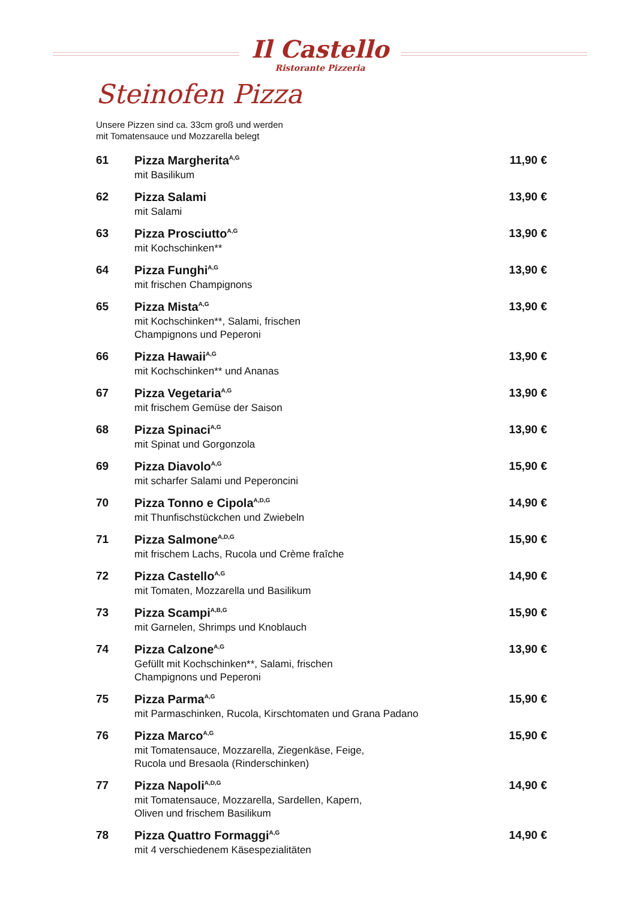Il Castello
Ristorante Pizzeria
Steinofen Pizza
Unsere Pizzen sind ca. 33cm groß und werden
mit Tomatensauce und Mozzarella belegt
61 Pizza Margherita<sup>A,G</sup>
mit Basilikum
11,90 €
62 Pizza Salami
mit Salami
13,90 €
63 Pizza Prosciutto<sup>A,G</sup>
mit Kochschinken**
13,90 €
64 Pizza Funghi<sup>A,G</sup>
mit frischen Champignons
13,90 €
65 Pizza Mista<sup>A,G</sup>
mit Kochschinken**, Salami, frischen
Champignons und Peperoni
13,90 €
66 Pizza Hawaii<sup>A,G</sup>
mit Kochschinken** und Ananas
13,90 €
67 Pizza Vegetaria<sup>A,G</sup>
mit frischem Gemüse der Saison
13,90 €
68 Pizza Spinaci<sup>A,G</sup>
mit Spinat und Gorgonzola
13,90 €
69 Pizza Diavolo<sup>A,G</sup>
mit scharfer Salami und Peperoncini
15,90 €
70 Pizza Tonno e Cipola<sup>A,D,G</sup>
mit Thunfischstückchen und Zwiebeln
14,90 €
71 Pizza Salmone<sup>A,D,G</sup>
mit frischem Lachs, Rucola und Crème fraîche
15,90 €
72 Pizza Castello<sup>A,G</sup>
mit Tomaten, Mozzarella und Basilikum
14,90 €
73 Pizza Scampi<sup>A,B,G</sup>
mit Garnelen, Shrimps und Knoblauch
15,90 €
74 Pizza Calzone<sup>A,G</sup>
Gefüllt mit Kochschinken**, Salami, frischen
Champignons und Peperoni
13,90 €
75 Pizza Parma<sup>A,G</sup>
mit Parmaschinken, Rucola, Kirschtomaten und Grana Padano
15,90 €
76 Pizza Marco<sup>A,G</sup>
mit Tomatensauce, Mozzarella, Ziegenkäse, Feige,
Rucola und Bresaola (Rinderschinken)
15,90 €
77 Pizza Napoli<sup>A,D,G</sup>
mit Tomatensauce, Mozzarella, Sardellen, Kapern,
Oliven und frischem Basilikum
14,90 €
78 Pizza Quattro Formaggi<sup>A,G</sup>
mit 4 verschiedenem Käsespezialitäten
14,90 €